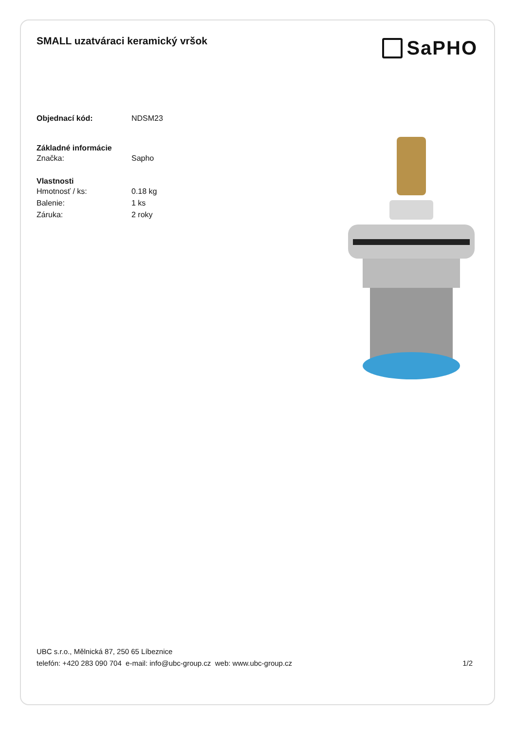SMALL uzatváraci keramický vršok
SaPHO
Objednací kód: NDSM23
Základné informácie
Značka: Sapho
Vlastnosti
Hmotnosť / ks: 0.18 kg
Balenie: 1 ks
Záruka: 2 roky
UBC s.r.o., Mělnická 87, 250 65 Líbeznice
telefón: +420 283 090 704 e-mail: info@ubc-group.cz web: www.ubc-group.cz 1/2